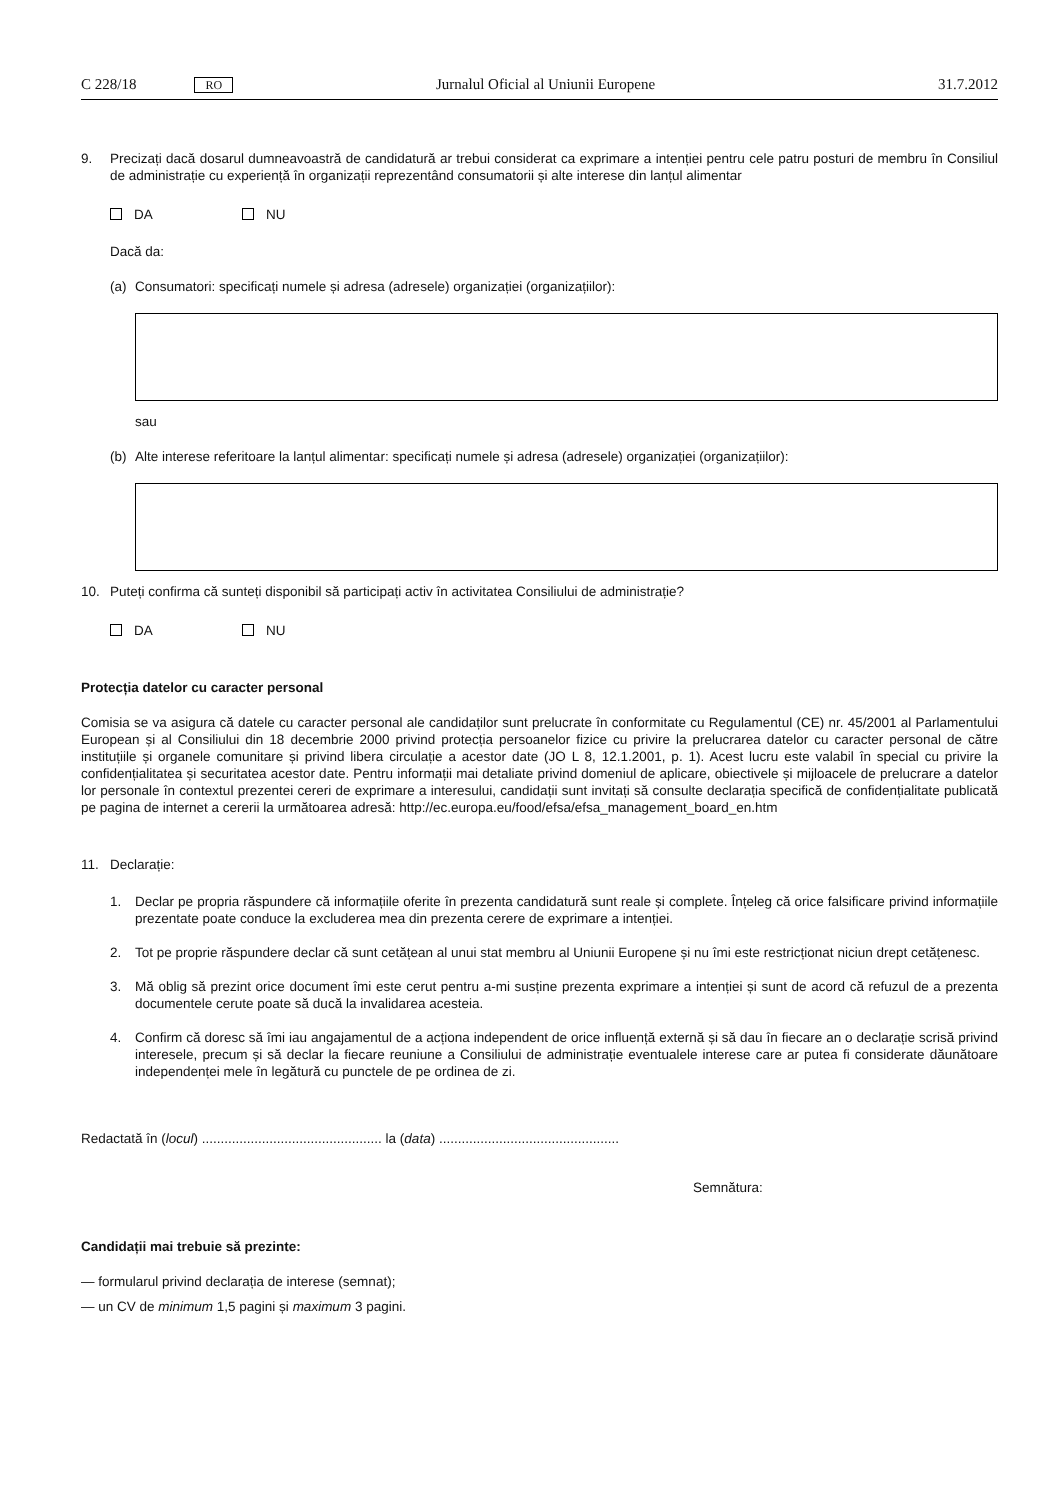C 228/18 RO Jurnalul Oficial al Uniunii Europene 31.7.2012
9. Precizați dacă dosarul dumneavoastră de candidatură ar trebui considerat ca exprimare a intenției pentru cele patru posturi de membru în Consiliul de administrație cu experiență în organizații reprezentând consumatorii și alte interese din lanțul alimentar
DA NU
Dacă da:
(a) Consumatori: specificați numele și adresa (adresele) organizației (organizațiilor):
sau
(b) Alte interese referitoare la lanțul alimentar: specificați numele și adresa (adresele) organizației (organizațiilor):
10. Puteți confirma că sunteți disponibil să participați activ în activitatea Consiliului de administrație?
DA NU
Protecția datelor cu caracter personal
Comisia se va asigura că datele cu caracter personal ale candidaților sunt prelucrate în conformitate cu Regulamentul (CE) nr. 45/2001 al Parlamentului European și al Consiliului din 18 decembrie 2000 privind protecția persoanelor fizice cu privire la prelucrarea datelor cu caracter personal de către instituțiile și organele comunitare și privind libera circulație a acestor date (JO L 8, 12.1.2001, p. 1). Acest lucru este valabil în special cu privire la confidențialitatea și securitatea acestor date. Pentru informații mai detaliate privind domeniul de aplicare, obiectivele și mijloacele de prelucrare a datelor lor personale în contextul prezentei cereri de exprimare a interesului, candidații sunt invitați să consulte declarația specifică de confidențialitate publicată pe pagina de internet a cererii la următoarea adresă: http://ec.europa.eu/food/efsa/efsa_management_board_en.htm
11. Declarație:
1. Declar pe propria răspundere că informațiile oferite în prezenta candidatură sunt reale și complete. Înțeleg că orice falsificare privind informațiile prezentate poate conduce la excluderea mea din prezenta cerere de exprimare a intenției.
2. Tot pe proprie răspundere declar că sunt cetățean al unui stat membru al Uniunii Europene și nu îmi este restricționat niciun drept cetățenesc.
3. Mă oblig să prezint orice document îmi este cerut pentru a-mi susține prezenta exprimare a intenției și sunt de acord că refuzul de a prezenta documentele cerute poate să ducă la invalidarea acesteia.
4. Confirm că doresc să îmi iau angajamentul de a acționa independent de orice influență externă și să dau în fiecare an o declarație scrisă privind interesele, precum și să declar la fiecare reuniune a Consiliului de administrație eventualele interese care ar putea fi considerate dăunătoare independenței mele în legătură cu punctele de pe ordinea de zi.
Redactată în (locul) ................................................ la (data) ................................................
Semnătura:
Candidații mai trebuie să prezinte:
— formularul privind declarația de interese (semnat);
— un CV de minimum 1,5 pagini și maximum 3 pagini.